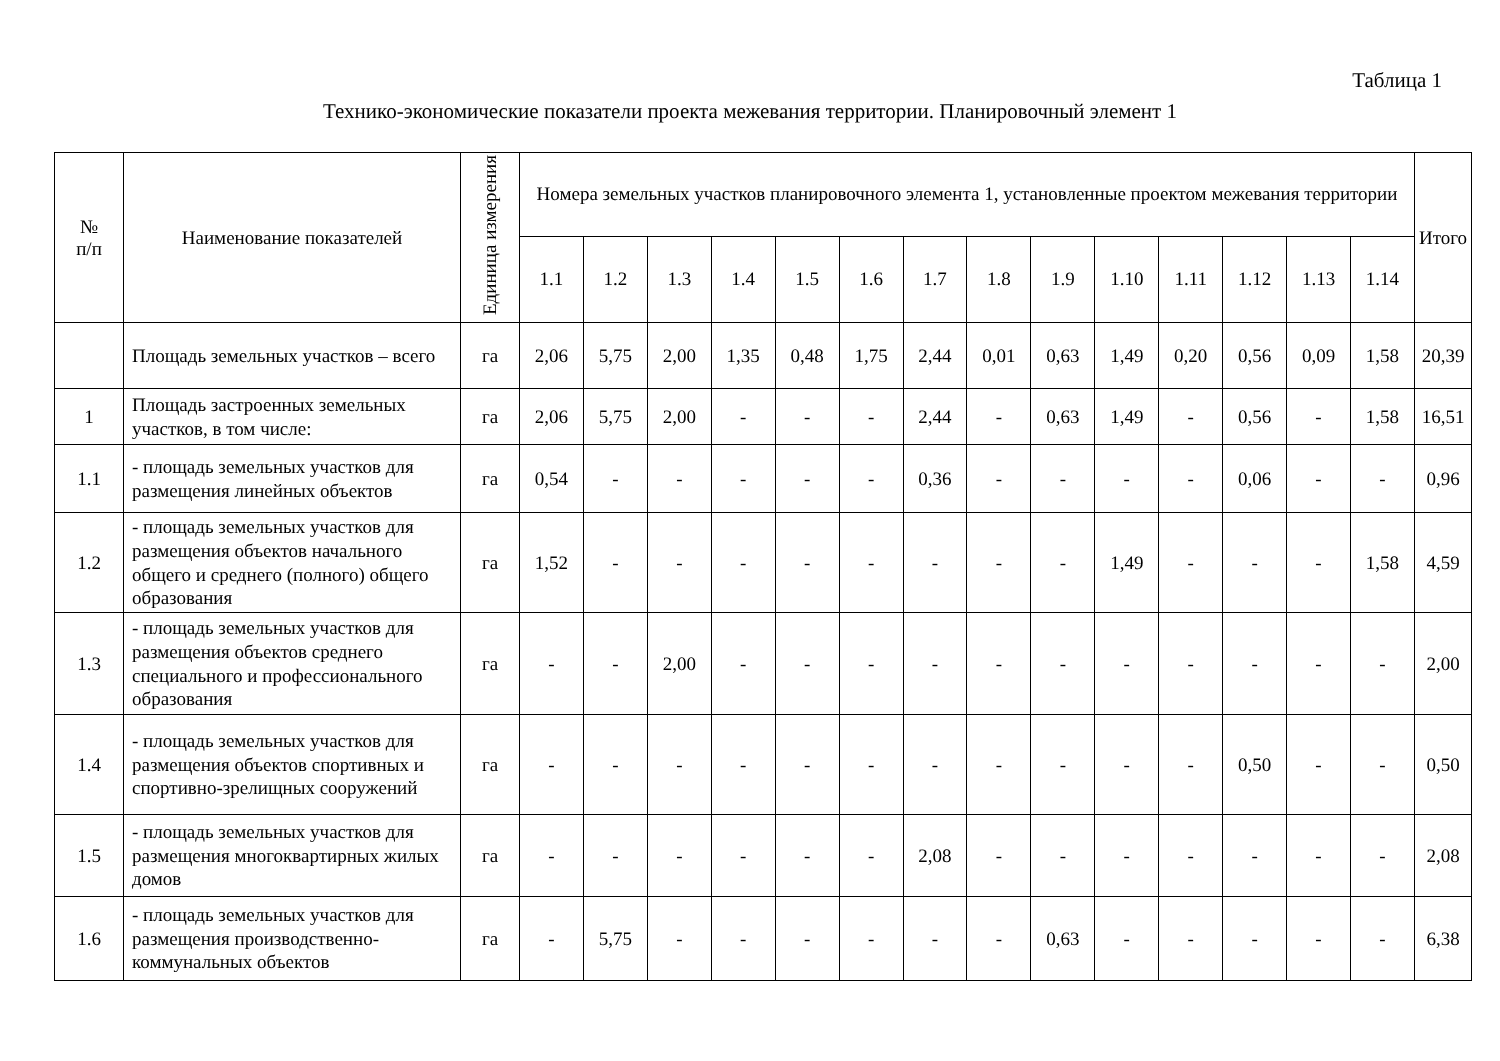Таблица 1
Технико-экономические показатели проекта межевания территории. Планировочный элемент 1
| № п/п | Наименование показателей | Единица измерения | Номера земельных участков планировочного элемента 1, установленные проектом межевания территории | | | | | | | | | | | | | | Итого |
| --- | --- | --- | --- | --- | --- | --- | --- | --- | --- | --- | --- | --- | --- | --- | --- | --- | --- |
| | | | 1.1 | 1.2 | 1.3 | 1.4 | 1.5 | 1.6 | 1.7 | 1.8 | 1.9 | 1.10 | 1.11 | 1.12 | 1.13 | 1.14 | |
| | Площадь земельных участков – всего | га | 2,06 | 5,75 | 2,00 | 1,35 | 0,48 | 1,75 | 2,44 | 0,01 | 0,63 | 1,49 | 0,20 | 0,56 | 0,09 | 1,58 | 20,39 |
| 1 | Площадь застроенных земельных участков, в том числе: | га | 2,06 | 5,75 | 2,00 | - | - | - | 2,44 | - | 0,63 | 1,49 | - | 0,56 | - | 1,58 | 16,51 |
| 1.1 | - площадь земельных участков для размещения линейных объектов | га | 0,54 | - | - | - | - | - | 0,36 | - | - | - | - | 0,06 | - | - | 0,96 |
| 1.2 | - площадь земельных участков для размещения объектов начального общего и среднего (полного) общего образования | га | 1,52 | - | - | - | - | - | - | - | - | 1,49 | - | - | - | 1,58 | 4,59 |
| 1.3 | - площадь земельных участков для размещения объектов среднего специального и профессионального образования | га | - | - | 2,00 | - | - | - | - | - | - | - | - | - | - | - | 2,00 |
| 1.4 | - площадь земельных участков для размещения объектов спортивных и спортивно-зрелищных сооружений | га | - | - | - | - | - | - | - | - | - | - | - | 0,50 | - | - | 0,50 |
| 1.5 | - площадь земельных участков для размещения многоквартирных жилых домов | га | - | - | - | - | - | - | 2,08 | - | - | - | - | - | - | - | 2,08 |
| 1.6 | - площадь земельных участков для размещения производственно-коммунальных объектов | га | - | 5,75 | - | - | - | - | - | - | 0,63 | - | - | - | - | - | 6,38 |